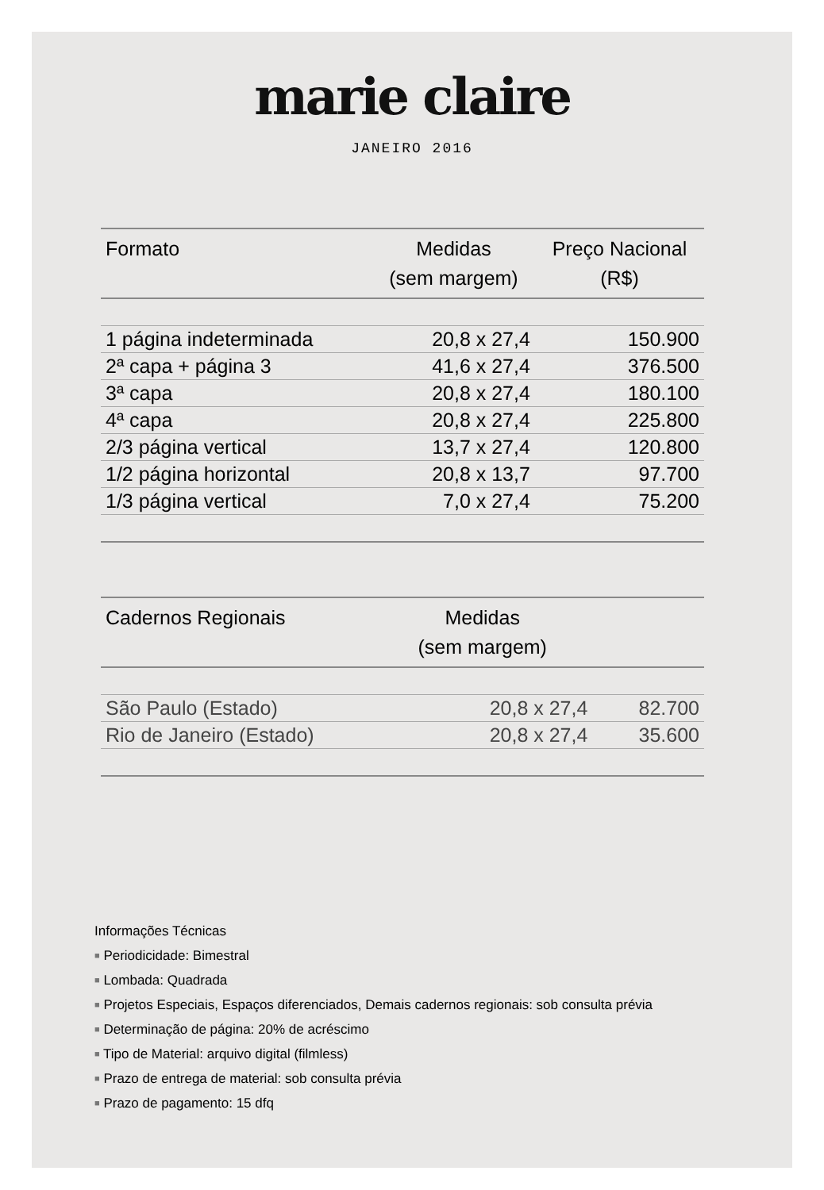marie claire
JANEIRO 2016
| Formato | Medidas (sem margem) | Preço Nacional (R$) |
| --- | --- | --- |
| 1 página indeterminada | 20,8 x 27,4 | 150.900 |
| 2ª capa + página 3 | 41,6 x 27,4 | 376.500 |
| 3ª capa | 20,8 x 27,4 | 180.100 |
| 4ª capa | 20,8 x 27,4 | 225.800 |
| 2/3 página vertical | 13,7 x 27,4 | 120.800 |
| 1/2 página horizontal | 20,8 x 13,7 | 97.700 |
| 1/3 página vertical | 7,0 x 27,4 | 75.200 |
| Cadernos Regionais | Medidas (sem margem) | |
| --- | --- | --- |
| São Paulo (Estado) | 20,8 x 27,4 | 82.700 |
| Rio de Janeiro (Estado) | 20,8 x 27,4 | 35.600 |
Informações Técnicas
■ Periodicidade: Bimestral
■ Lombada: Quadrada
■ Projetos Especiais, Espaços diferenciados, Demais cadernos regionais: sob consulta prévia
■ Determinação de página: 20% de acréscimo
■ Tipo de Material: arquivo digital (filmless)
■ Prazo de entrega de material: sob consulta prévia
■ Prazo de pagamento: 15 dfq